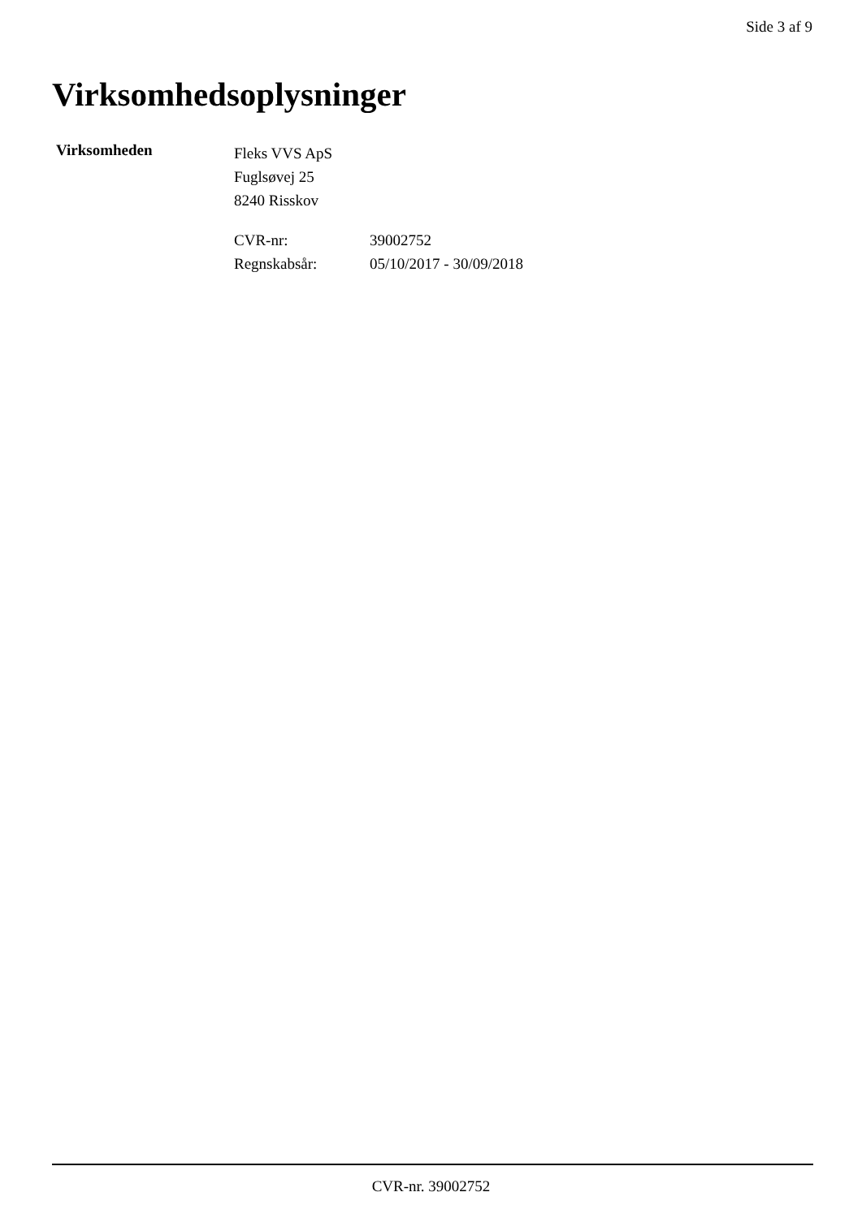Side 3 af 9
Virksomhedsoplysninger
Virksomheden
Fleks VVS ApS
Fuglsøvej 25
8240 Risskov
CVR-nr: 39002752 Regnskabsår: 05/10/2017 - 30/09/2018
CVR-nr. 39002752